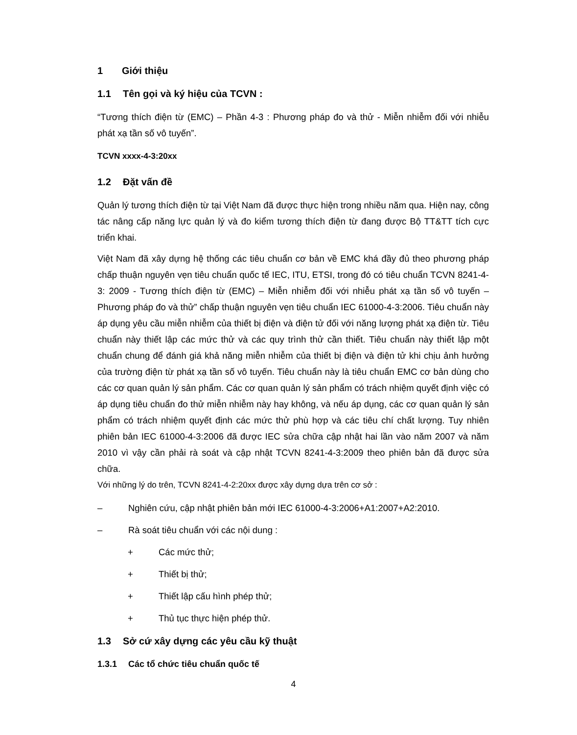1 Giới thiệu
1.1 Tên gọi và ký hiệu của TCVN :
“Tương thích điện từ (EMC) – Phần 4-3 : Phương pháp đo và thử - Miễn nhiễm đối với nhiễu phát xạ tần số vô tuyến”.
TCVN xxxx-4-3:20xx
1.2 Đặt vấn đề
Quản lý tương thích điện từ tại Việt Nam đã được thực hiện trong nhiều năm qua. Hiện nay, công tác nâng cấp năng lực quản lý và đo kiểm tương thích điện từ đang được Bộ TT&TT tích cực triển khai.
Việt Nam đã xây dựng hệ thống các tiêu chuẩn cơ bản về EMC khá đầy đủ theo phương pháp chấp thuận nguyên vẹn tiêu chuẩn quốc tế IEC, ITU, ETSI, trong đó có tiêu chuẩn TCVN 8241-4- 3: 2009 - Tương thích điện từ (EMC) – Miễn nhiễm đối với nhiễu phát xạ tần số vô tuyến – Phương pháp đo và thử” chấp thuận nguyên vẹn tiêu chuẩn IEC 61000-4-3:2006. Tiêu chuẩn này áp dụng yêu cầu miễn nhiễm của thiết bị điện và điện tử đối với năng lượng phát xạ điện từ. Tiêu chuẩn này thiết lập các mức thử và các quy trình thử cần thiết. Tiêu chuẩn này thiết lập một chuẩn chung để đánh giá khả năng miễn nhiễm của thiết bị điện và điện tử khi chịu ảnh hưởng của trường điện từ phát xạ tần số vô tuyến. Tiêu chuẩn này là tiêu chuẩn EMC cơ bản dùng cho các cơ quan quản lý sản phẩm. Các cơ quan quản lý sản phẩm có trách nhiệm quyết định việc có áp dụng tiêu chuẩn đo thử miễn nhiễm này hay không, và nếu áp dụng, các cơ quan quản lý sản phẩm có trách nhiệm quyết định các mức thử phù hợp và các tiêu chí chất lượng. Tuy nhiên phiên bản IEC 61000-4-3:2006 đã được IEC sửa chữa cập nhật hai lần vào năm 2007 và năm 2010 vì vậy cần phải rà soát và cập nhật TCVN 8241-4-3:2009 theo phiên bản đã được sửa chữa.
Với những lý do trên, TCVN 8241-4-2:20xx được xây dựng dựa trên cơ sở :
– Nghiên cứu, cập nhật phiên bản mới IEC 61000-4-3:2006+A1:2007+A2:2010.
– Rà soát tiêu chuẩn với các nội dung :
+ Các mức thử;
+ Thiết bị thử;
+ Thiết lập cấu hình phép thử;
+ Thủ tục thực hiện phép thử.
1.3 Sở cứ xây dựng các yêu cầu kỹ thuật
1.3.1 Các tổ chức tiêu chuẩn quốc tế
4